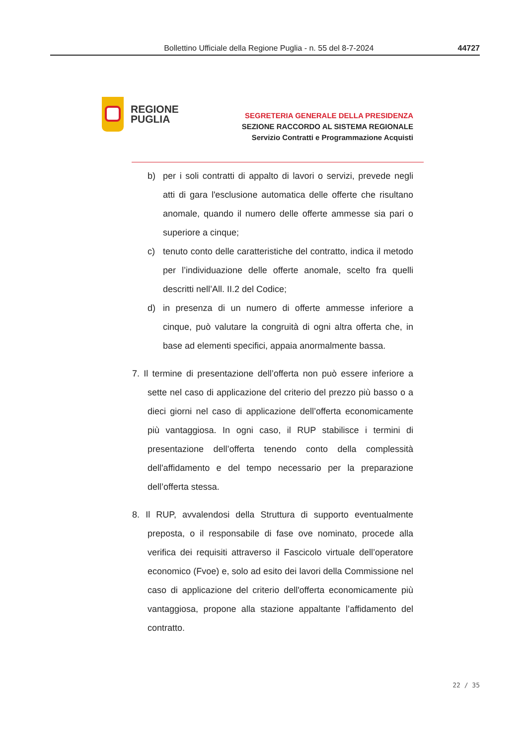Bollettino Ufficiale della Regione Puglia - n. 55 del 8-7-2024 44727
REGIONE
PUGLIA
SEGRETERIA GENERALE DELLA PRESIDENZA
SEZIONE RACCORDO AL SISTEMA REGIONALE
Servizio Contratti e Programmazione Acquisti
b) per i soli contratti di appalto di lavori o servizi, prevede negli atti di gara l'esclusione automatica delle offerte che risultano anomale, quando il numero delle offerte ammesse sia pari o superiore a cinque;
c) tenuto conto delle caratteristiche del contratto, indica il metodo per l’individuazione delle offerte anomale, scelto fra quelli descritti nell’All. II.2 del Codice;
d) in presenza di un numero di offerte ammesse inferiore a cinque, può valutare la congruità di ogni altra offerta che, in base ad elementi specifici, appaia anormalmente bassa.
7. Il termine di presentazione dell’offerta non può essere inferiore a sette nel caso di applicazione del criterio del prezzo più basso o a dieci giorni nel caso di applicazione dell’offerta economicamente più vantaggiosa. In ogni caso, il RUP stabilisce i termini di presentazione dell’offerta tenendo conto della complessità dell'affidamento e del tempo necessario per la preparazione dell’offerta stessa.
8. Il RUP, avvalendosi della Struttura di supporto eventualmente preposta, o il responsabile di fase ove nominato, procede alla verifica dei requisiti attraverso il Fascicolo virtuale dell’operatore economico (Fvoe) e, solo ad esito dei lavori della Commissione nel caso di applicazione del criterio dell'offerta economicamente più vantaggiosa, propone alla stazione appaltante l’affidamento del contratto.
22 / 35